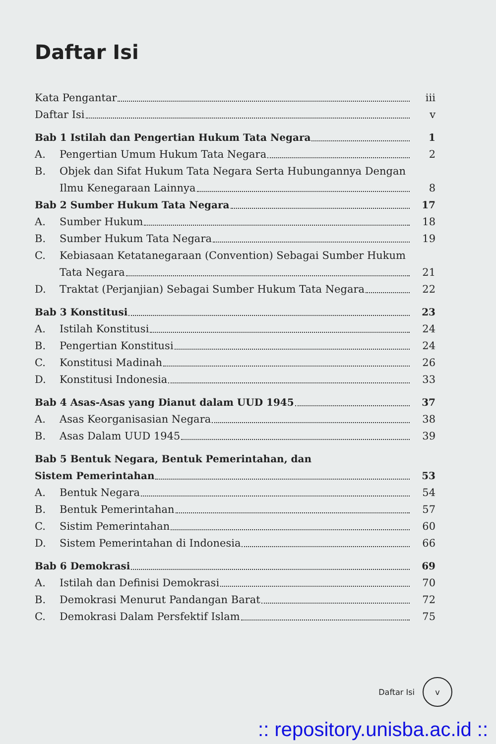Daftar Isi
Kata Pengantar iii
Daftar Isi v
Bab 1 Istilah dan Pengertian Hukum Tata Negara 1
A. Pengertian Umum Hukum Tata Negara 2
B. Objek dan Sifat Hukum Tata Negara Serta Hubungannya Dengan
Ilmu Kenegaraan Lainnya 8
Bab 2 Sumber Hukum Tata Negara 17
A. Sumber Hukum 18
B. Sumber Hukum Tata Negara 19
C. Kebiasaan Ketatanegaraan (Convention) Sebagai Sumber Hukum
Tata Negara 21
D. Traktat (Perjanjian) Sebagai Sumber Hukum Tata Negara 22
Bab 3 Konstitusi 23
A. Istilah Konstitusi 24
B. Pengertian Konstitusi 24
C. Konstitusi Madinah 26
D. Konstitusi Indonesia 33
Bab 4 Asas-Asas yang Dianut dalam UUD 1945 37
A. Asas Keorganisasian Negara 38
B. Asas Dalam UUD 1945 39
Bab 5 Bentuk Negara, Bentuk Pemerintahan, dan
Sistem Pemerintahan 53
A. Bentuk Negara 54
B. Bentuk Pemerintahan 57
C. Sistim Pemerintahan 60
D. Sistem Pemerintahan di Indonesia 66
Bab 6 Demokrasi 69
A. Istilah dan Definisi Demokrasi 70
B. Demokrasi Menurut Pandangan Barat 72
C. Demokrasi Dalam Persfektif Islam 75
Daftar Isi v
:: repository.unisba.ac.id ::